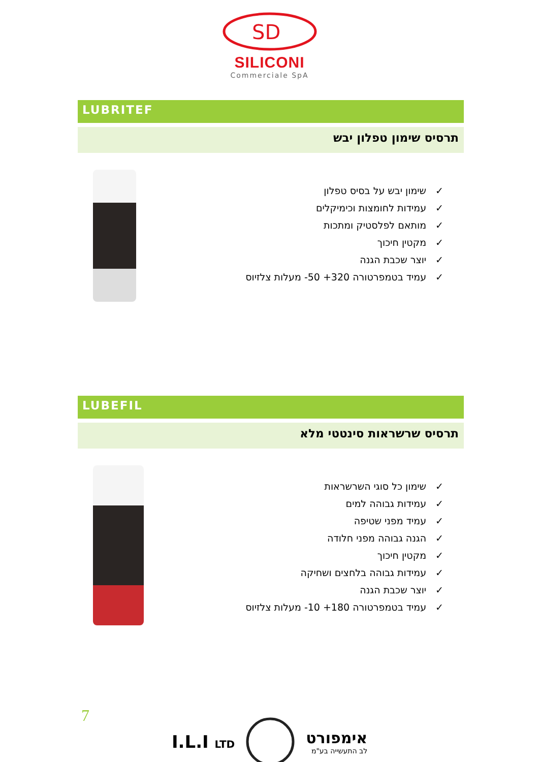SD
SILICONI
Commerciale SpA
LUBRITEF
תרסיס שימון טפלון יבש
✓שימון יבש על בסיס טפלון
✓עמידות לחומצות וכימיקלים
✓מותאם לפלסטיק ומתכות
✓מקטין חיכוך
✓יוצר שכבת הגנה
✓עמיד בטמפרטורה ‎-50 +320‎ מעלות צלזיוס
LUBEFIL
תרסיס שרשראות סינטטי מלא
✓שימון כל סוגי השרשראות
✓עמידות גבוהה למים
✓עמיד מפני שטיפה
✓הגנה גבוהה מפני חלודה
✓מקטין חיכוך
✓עמידות גבוהה בלחצים ושחיקה
✓יוצר שכבת הגנה
✓עמיד בטמפרטורה ‎-10 +180‎ מעלות צלזיוס
7
I.L.I LTD
אימפורט
לב התעשייה בע"מ